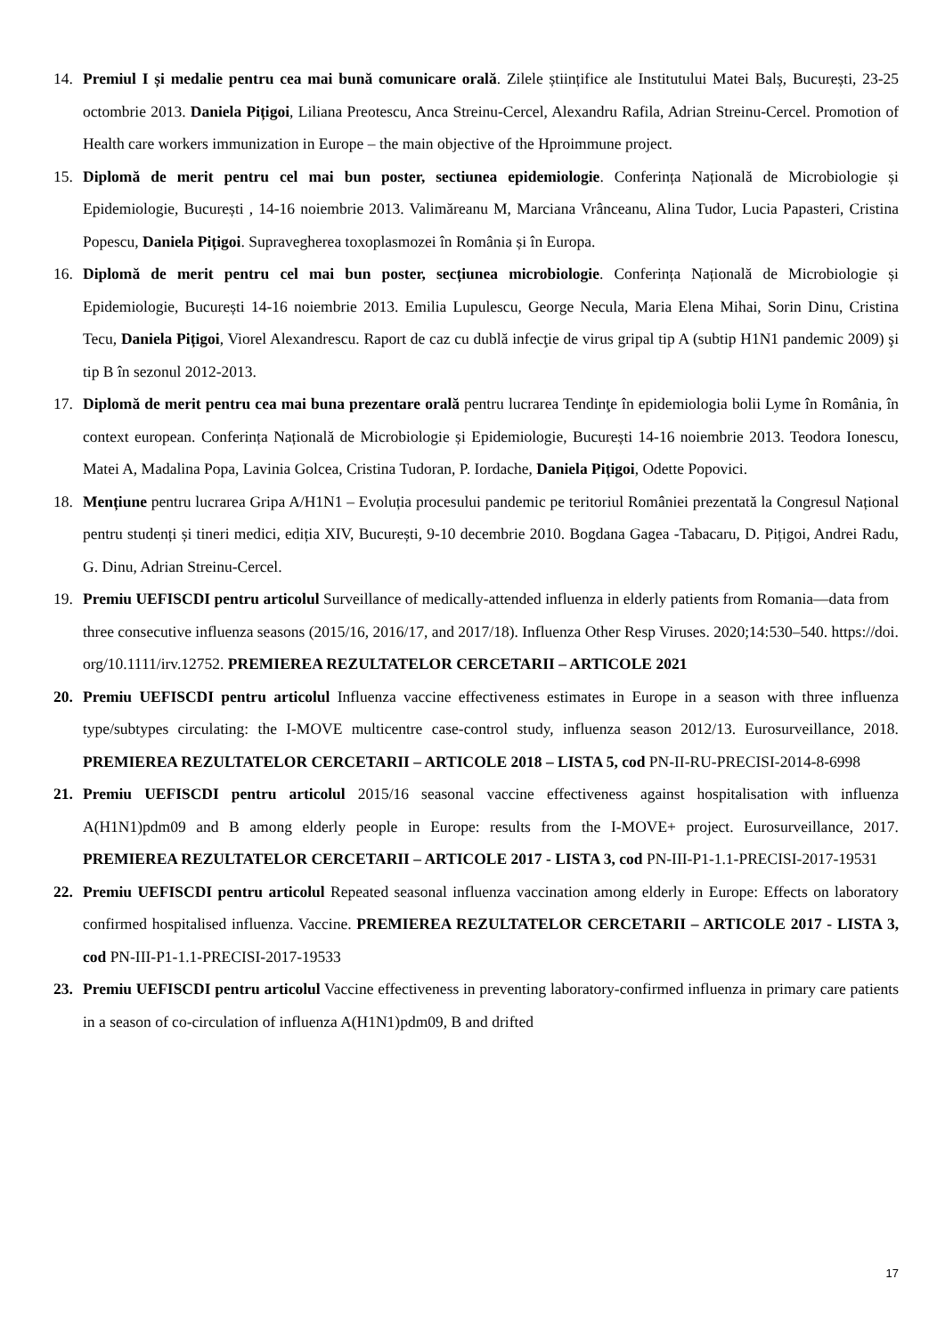14. Premiul I și medalie pentru cea mai bună comunicare orală. Zilele științifice ale Institutului Matei Balș, București, 23-25 octombrie 2013. Daniela Pițigoi, Liliana Preotescu, Anca Streinu-Cercel, Alexandru Rafila, Adrian Streinu-Cercel. Promotion of Health care workers immunization in Europe – the main objective of the Hproimmune project.
15. Diplomă de merit pentru cel mai bun poster, sectiunea epidemiologie. Conferința Națională de Microbiologie și Epidemiologie, București , 14-16 noiembrie 2013. Valimăreanu M, Marciana Vrânceanu, Alina Tudor, Lucia Papasteri, Cristina Popescu, Daniela Pițigoi. Supravegherea toxoplasmozei în România și în Europa.
16. Diplomă de merit pentru cel mai bun poster, secțiunea microbiologie. Conferința Națională de Microbiologie și Epidemiologie, București 14-16 noiembrie 2013. Emilia Lupulescu, George Necula, Maria Elena Mihai, Sorin Dinu, Cristina Tecu, Daniela Pițigoi, Viorel Alexandrescu. Raport de caz cu dublă infecţie de virus gripal tip A (subtip H1N1 pandemic 2009) şi tip B în sezonul 2012-2013.
17. Diplomă de merit pentru cea mai buna prezentare orală pentru lucrarea Tendinţe în epidemiologia bolii Lyme în România, în context european. Conferința Națională de Microbiologie și Epidemiologie, București 14-16 noiembrie 2013. Teodora Ionescu, Matei A, Madalina Popa, Lavinia Golcea, Cristina Tudoran, P. Iordache, Daniela Pițigoi, Odette Popovici.
18. Mențiune pentru lucrarea Gripa A/H1N1 – Evoluția procesului pandemic pe teritoriul României prezentată la Congresul Național pentru studenți și tineri medici, ediția XIV, București, 9-10 decembrie 2010. Bogdana Gagea -Tabacaru, D. Pițigoi, Andrei Radu, G. Dinu, Adrian Streinu-Cercel.
19. Premiu UEFISCDI pentru articolul Surveillance of medically-attended influenza in elderly patients from Romania—data from three consecutive influenza seasons (2015/16, 2016/17, and 2017/18). Influenza Other Resp Viruses. 2020;14:530–540. https://doi. org/10.1111/irv.12752. PREMIEREA REZULTATELOR CERCETARII – ARTICOLE 2021
20. Premiu UEFISCDI pentru articolul Influenza vaccine effectiveness estimates in Europe in a season with three influenza type/subtypes circulating: the I-MOVE multicentre case-control study, influenza season 2012/13. Eurosurveillance, 2018. PREMIEREA REZULTATELOR CERCETARII – ARTICOLE 2018 – LISTA 5, cod PN-II-RU-PRECISI-2014-8-6998
21. Premiu UEFISCDI pentru articolul 2015/16 seasonal vaccine effectiveness against hospitalisation with influenza A(H1N1)pdm09 and B among elderly people in Europe: results from the I-MOVE+ project. Eurosurveillance, 2017. PREMIEREA REZULTATELOR CERCETARII – ARTICOLE 2017 - LISTA 3, cod PN-III-P1-1.1-PRECISI-2017-19531
22. Premiu UEFISCDI pentru articolul Repeated seasonal influenza vaccination among elderly in Europe: Effects on laboratory confirmed hospitalised influenza. Vaccine. PREMIEREA REZULTATELOR CERCETARII – ARTICOLE 2017 - LISTA 3, cod PN-III-P1-1.1-PRECISI-2017-19533
23. Premiu UEFISCDI pentru articolul Vaccine effectiveness in preventing laboratory-confirmed influenza in primary care patients in a season of co-circulation of influenza A(H1N1)pdm09, B and drifted
17